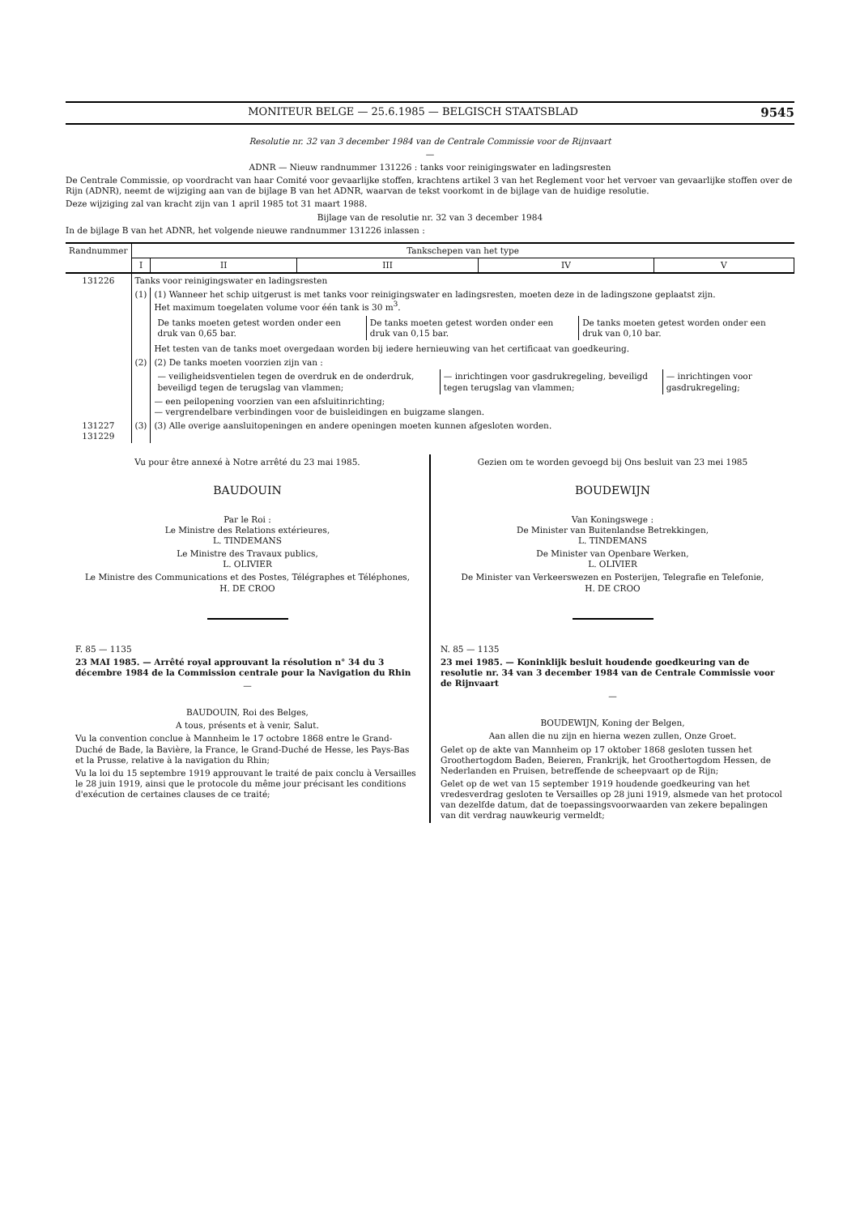MONITEUR BELGE — 25.6.1985 — BELGISCH STAATSBLAD 9545
Resolutie nr. 32 van 3 december 1984 van de Centrale Commissie voor de Rijnvaart
—
ADNR — Nieuw randnummer 131226 : tanks voor reinigingswater en ladingsresten
De Centrale Commissie, op voordracht van haar Comité voor gevaarlijke stoffen, krachtens artikel 3 van het Reglement voor het vervoer van gevaarlijke stoffen over de Rijn (ADNR), neemt de wijziging aan van de bijlage B van het ADNR, waarvan de tekst voorkomt in de bijlage van de huidige resolutie.
Deze wijziging zal van kracht zijn van 1 april 1985 tot 31 maart 1988.
Bijlage van de resolutie nr. 32 van 3 december 1984
In de bijlage B van het ADNR, het volgende nieuwe randnummer 131226 inlassen :
| Randnummer | Tankschepen van het type | | | | |
| --- | --- | --- | --- | --- | --- |
| | I | II | III | IV | V |
| 131226 | Tanks voor reinigingswater en ladingsresten | | | | |
| | (1) | (1) Wanneer het schip uitgerust is met tanks voor reinigingswater en ladingsresten, moeten deze in de ladingszone geplaatst zijn. Het maximum toegelaten volume voor één tank is 30 m<sup>3</sup>. / De tanks moeten getest worden onder een druk van 0,65 bar. / De tanks moeten getest worden onder een druk van 0,15 bar. / De tanks moeten getest worden onder een druk van 0,10 bar. / Het testen van de tanks moet overgedaan worden bij iedere hernieuwing van het certificaat van goedkeuring. | | | |
| | (2) | (2) De tanks moeten voorzien zijn van : / — veiligheidsventielen tegen de overdruk en de onderdruk, beveiligd tegen de terugslag van vlammen; / — inrichtingen voor gasdrukregeling, beveiligd tegen terugslag van vlammen; / — inrichtingen voor gasdrukregeling; / — een peilopening voorzien van een afsluitinrichting; — vergrendelbare verbindingen voor de buisleidingen en buigzame slangen. | | | |
| 131227 131229 | (3) | (3) Alle overige aansluitopeningen en andere openingen moeten kunnen afgesloten worden. | | | |
Vu pour être annexé à Notre arrêté du 23 mai 1985.
BAUDOUIN
Par le Roi :
Le Ministre des Relations extérieures,
L. TINDEMANS
Le Ministre des Travaux publics,
L. OLIVIER
Le Ministre des Communications et des Postes, Télégraphes et Téléphones,
H. DE CROO
F. 85 — 1135
23 MAI 1985. — Arrêté royal approuvant la résolution n° 34 du 3 décembre 1984 de la Commission centrale pour la Navigation du Rhin
—
BAUDOUIN, Roi des Belges,
A tous, présents et à venir, Salut.
Vu la convention conclue à Mannheim le 17 octobre 1868 entre le Grand-Duché de Bade, la Bavière, la France, le Grand-Duché de Hesse, les Pays-Bas et la Prusse, relative à la navigation du Rhin;
Vu la loi du 15 septembre 1919 approuvant le traité de paix conclu à Versailles le 28 juin 1919, ainsi que le protocole du même jour précisant les conditions d'exécution de certaines clauses de ce traité;
Gezien om te worden gevoegd bij Ons besluit van 23 mei 1985
BOUDEWIJN
Van Koningswege :
De Minister van Buitenlandse Betrekkingen,
L. TINDEMANS
De Minister van Openbare Werken,
L. OLIVIER
De Minister van Verkeerswezen en Posterijen, Telegrafie en Telefonie,
H. DE CROO
N. 85 — 1135
23 mei 1985. — Koninklijk besluit houdende goedkeuring van de resolutie nr. 34 van 3 december 1984 van de Centrale Commissie voor de Rijnvaart
—
BOUDEWIJN, Koning der Belgen,
Aan allen die nu zijn en hierna wezen zullen, Onze Groet.
Gelet op de akte van Mannheim op 17 oktober 1868 gesloten tussen het Groothertogdom Baden, Beieren, Frankrijk, het Groothertogdom Hessen, de Nederlanden en Pruisen, betreffende de scheepvaart op de Rijn;
Gelet op de wet van 15 september 1919 houdende goedkeuring van het vredesverdrag gesloten te Versailles op 28 juni 1919, alsmede van het protocol van dezelfde datum, dat de toepassingsvoorwaarden van zekere bepalingen van dit verdrag nauwkeurig vermeldt;